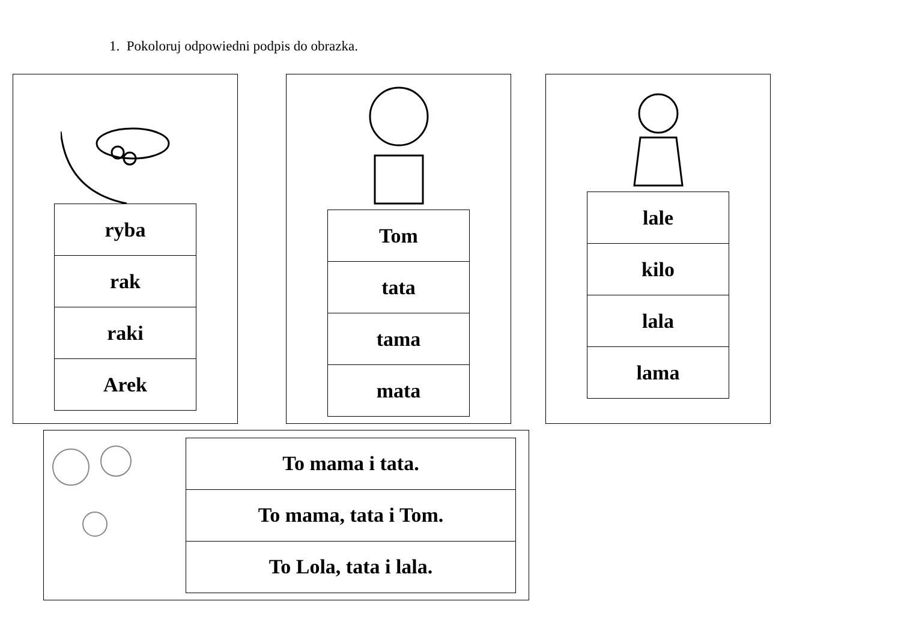1. Pokoloruj odpowiedni podpis do obrazka.
| ryba |
| rak |
| raki |
| Arek |
| Tom |
| tata |
| tama |
| mata |
| lale |
| kilo |
| lala |
| lama |
| To mama i tata. |
| To mama, tata i Tom. |
| To Lola, tata i lala. |